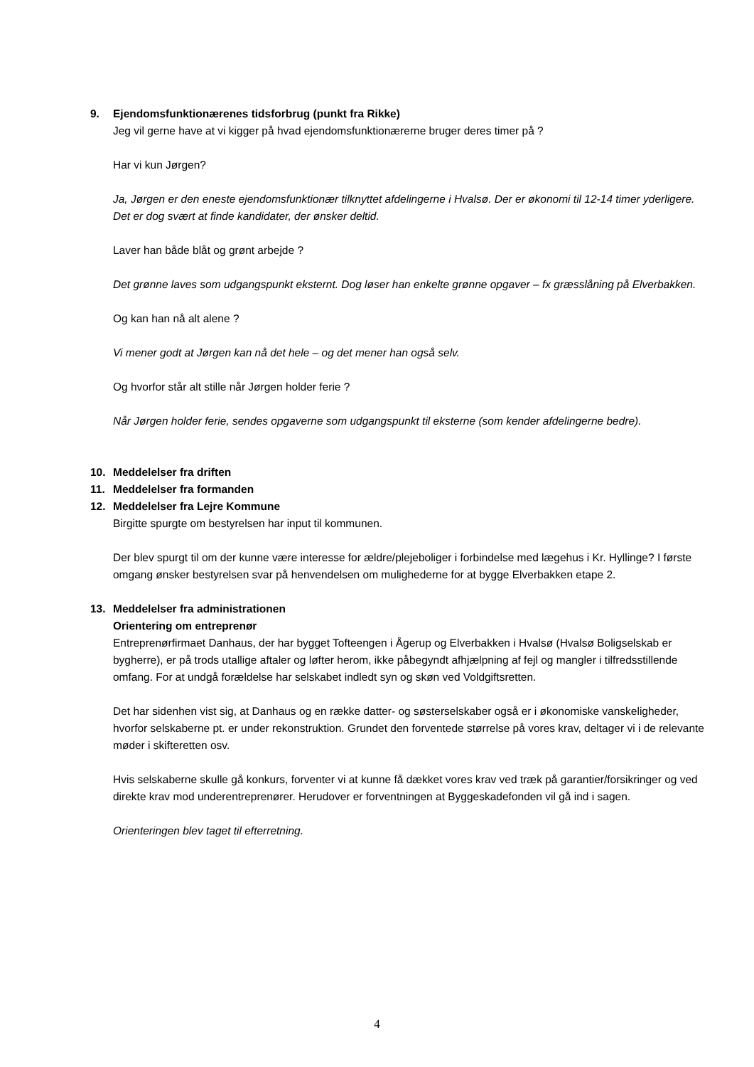9. Ejendomsfunktionærenes tidsforbrug (punkt fra Rikke)
Jeg vil gerne have at vi kigger på hvad ejendomsfunktionærerne bruger deres timer på ?
Har vi kun Jørgen?
Ja, Jørgen er den eneste ejendomsfunktionær tilknyttet afdelingerne i Hvalsø. Der er økonomi til 12-14 timer yderligere. Det er dog svært at finde kandidater, der ønsker deltid.
Laver han både blåt og grønt arbejde ?
Det grønne laves som udgangspunkt eksternt. Dog løser han enkelte grønne opgaver – fx græsslåning på Elverbakken.
Og kan han nå alt alene ?
Vi mener godt at Jørgen kan nå det hele – og det mener han også selv.
Og hvorfor står alt stille når Jørgen holder ferie ?
Når Jørgen holder ferie, sendes opgaverne som udgangspunkt til eksterne (som kender afdelingerne bedre).
10. Meddelelser fra driften
11. Meddelelser fra formanden
12. Meddelelser fra Lejre Kommune
Birgitte spurgte om bestyrelsen har input til kommunen.
Der blev spurgt til om der kunne være interesse for ældre/plejeboliger i forbindelse med lægehus i Kr. Hyllinge? I første omgang ønsker bestyrelsen svar på henvendelsen om mulighederne for at bygge Elverbakken etape 2.
13. Meddelelser fra administrationen
Orientering om entreprenør
Entreprenørfirmaet Danhaus, der har bygget Tofteengen i Ågerup og Elverbakken i Hvalsø (Hvalsø Boligselskab er bygherre), er på trods utallige aftaler og løfter herom, ikke påbegyndt afhjælpning af fejl og mangler i tilfredsstillende omfang. For at undgå forældelse har selskabet indledt syn og skøn ved Voldgiftsretten.
Det har sidenhen vist sig, at Danhaus og en række datter- og søsterselskaber også er i økonomiske vanskeligheder, hvorfor selskaberne pt. er under rekonstruktion. Grundet den forventede størrelse på vores krav, deltager vi i de relevante møder i skifteretten osv.
Hvis selskaberne skulle gå konkurs, forventer vi at kunne få dækket vores krav ved træk på garantier/forsikringer og ved direkte krav mod underentreprenører. Herudover er forventningen at Byggeskadefonden vil gå ind i sagen.
Orienteringen blev taget til efterretning.
4